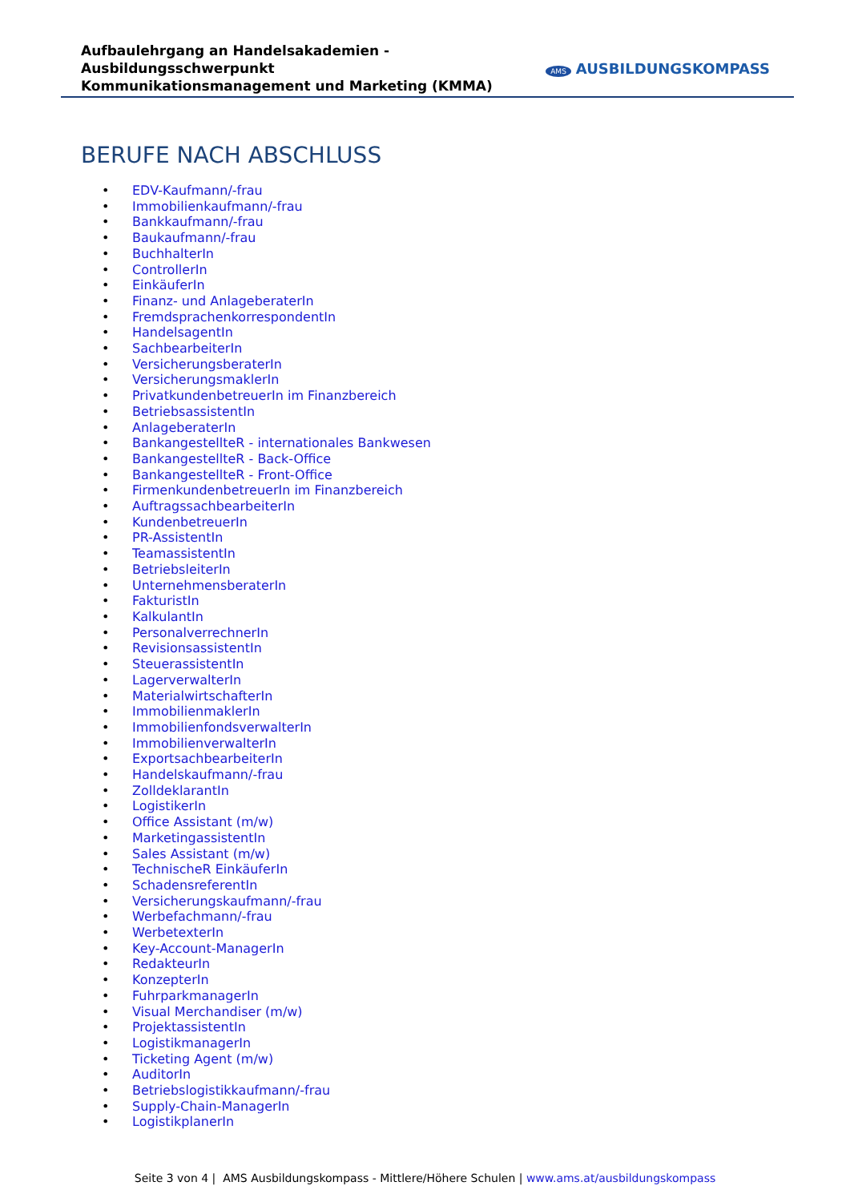Aufbaulehrgang an Handelsakademien - Ausbildungsschwerpunkt
Kommunikationsmanagement und Marketing (KMMA)
AMS AUSBILDUNGSKOMPASS
BERUFE NACH ABSCHLUSS
• EDV-Kaufmann/-frau
• Immobilienkaufmann/-frau
• Bankkaufmann/-frau
• Baukaufmann/-frau
• BuchhalterIn
• ControllerIn
• EinkäuferIn
• Finanz- und AnlageberaterIn
• FremdsprachenkorrespondentIn
• HandelsagentIn
• SachbearbeiterIn
• VersicherungsberaterIn
• VersicherungsmaklerIn
• PrivatkundenbetreuerIn im Finanzbereich
• BetriebsassistentIn
• AnlageberaterIn
• BankangestellteR - internationales Bankwesen
• BankangestellteR - Back-Office
• BankangestellteR - Front-Office
• FirmenkundenbetreuerIn im Finanzbereich
• AuftragssachbearbeiterIn
• KundenbetreuerIn
• PR-AssistentIn
• TeamassistentIn
• BetriebsleiterIn
• UnternehmensberaterIn
• FakturistIn
• KalkulantIn
• PersonalverrechnerIn
• RevisionsassistentIn
• SteuerassistentIn
• LagerverwalterIn
• MaterialwirtschafterIn
• ImmobilienmaklerIn
• ImmobilienfondsverwalterIn
• ImmobilienverwalterIn
• ExportsachbearbeiterIn
• Handelskaufmann/-frau
• ZolldeklarantIn
• LogistikerIn
• Office Assistant (m/w)
• MarketingassistentIn
• Sales Assistant (m/w)
• TechnischeR EinkäuferIn
• SchadensreferentIn
• Versicherungskaufmann/-frau
• Werbefachmann/-frau
• WerbetexterIn
• Key-Account-ManagerIn
• RedakteurIn
• KonzepterIn
• FuhrparkmanagerIn
• Visual Merchandiser (m/w)
• ProjektassistentIn
• LogistikmanagerIn
• Ticketing Agent (m/w)
• AuditorIn
• Betriebslogistikkaufmann/-frau
• Supply-Chain-ManagerIn
• LogistikplanerIn
Seite 3 von 4 | AMS Ausbildungskompass - Mittlere/Höhere Schulen | www.ams.at/ausbildungskompass